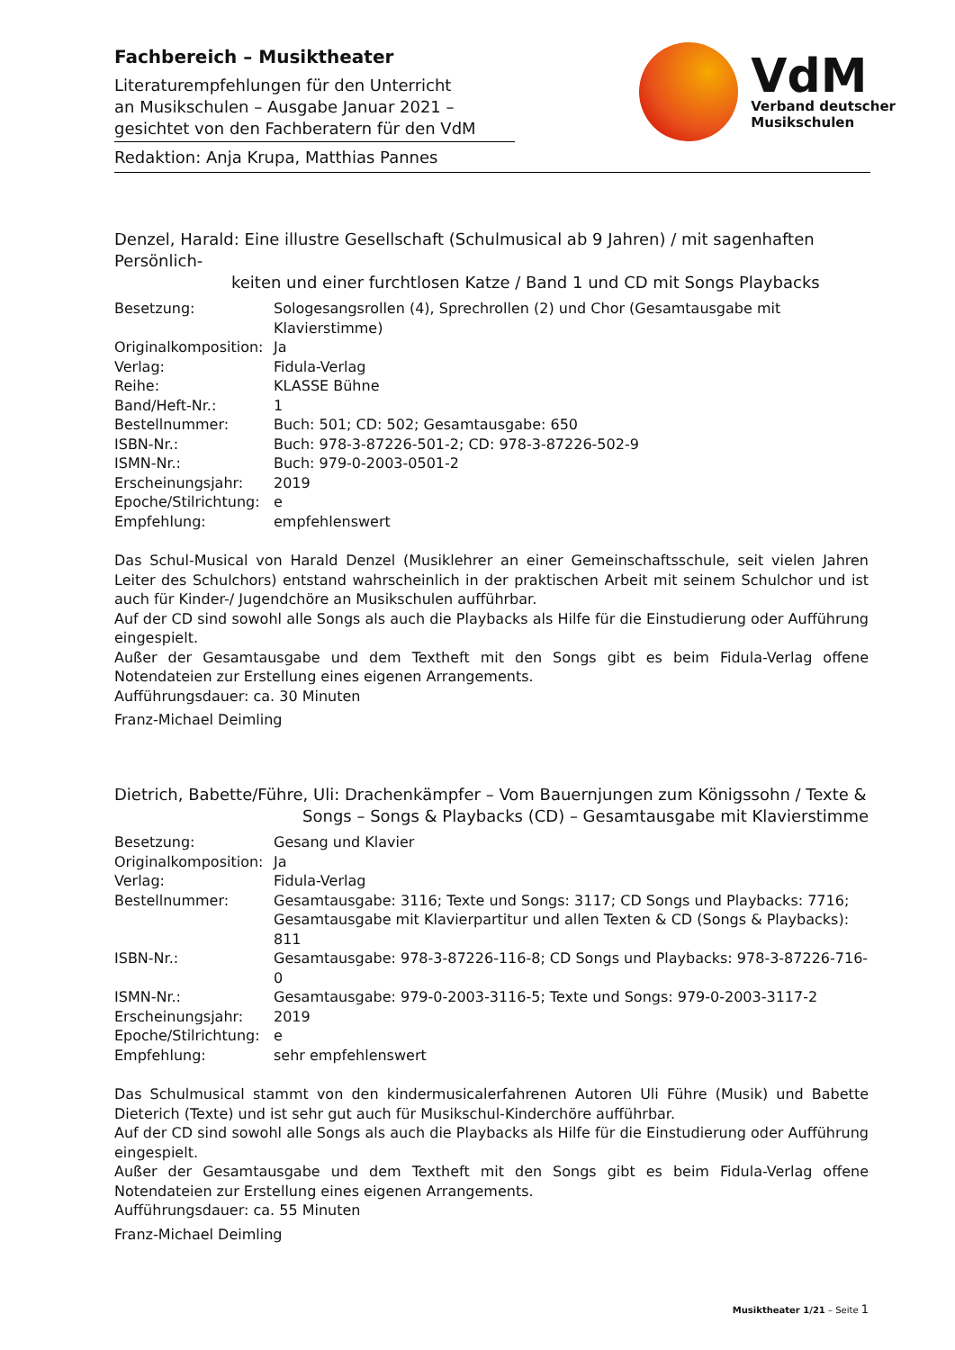Fachbereich – Musiktheater
Literaturempfehlungen für den Unterricht
an Musikschulen – Ausgabe Januar 2021 –
gesichtet von den Fachberatern für den VdM
VdM
Verband deutscher
Musikschulen
Redaktion: Anja Krupa, Matthias Pannes
Denzel, Harald: Eine illustre Gesellschaft (Schulmusical ab 9 Jahren) / mit sagenhaften Persönlich-
keiten und einer furchtlosen Katze / Band 1 und CD mit Songs Playbacks
| Besetzung: | Sologesangsrollen (4), Sprechrollen (2) und Chor (Gesamtausgabe mit Klavierstimme) |
| Originalkomposition: | Ja |
| Verlag: | Fidula-Verlag |
| Reihe: | KLASSE Bühne |
| Band/Heft-Nr.: | 1 |
| Bestellnummer: | Buch: 501; CD: 502; Gesamtausgabe: 650 |
| ISBN-Nr.: | Buch: 978-3-87226-501-2; CD: 978-3-87226-502-9 |
| ISMN-Nr.: | Buch: 979-0-2003-0501-2 |
| Erscheinungsjahr: | 2019 |
| Epoche/Stilrichtung: | e |
| Empfehlung: | empfehlenswert |
Das Schul-Musical von Harald Denzel (Musiklehrer an einer Gemeinschaftsschule, seit vielen Jahren Leiter des Schulchors) entstand wahrscheinlich in der praktischen Arbeit mit seinem Schulchor und ist auch für Kinder-/ Jugendchöre an Musikschulen aufführbar.
Auf der CD sind sowohl alle Songs als auch die Playbacks als Hilfe für die Einstudierung oder Aufführung eingespielt.
Außer der Gesamtausgabe und dem Textheft mit den Songs gibt es beim Fidula-Verlag offene Notendateien zur Erstellung eines eigenen Arrangements.
Aufführungsdauer: ca. 30 Minuten
Franz-Michael Deimling
Dietrich, Babette/Führe, Uli: Drachenkämpfer – Vom Bauernjungen zum Königssohn / Texte &
Songs – Songs & Playbacks (CD) – Gesamtausgabe mit Klavierstimme
| Besetzung: | Gesang und Klavier |
| Originalkomposition: | Ja |
| Verlag: | Fidula-Verlag |
| Bestellnummer: | Gesamtausgabe: 3116; Texte und Songs: 3117; CD Songs und Playbacks: 7716; Gesamtausgabe mit Klavierpartitur und allen Texten & CD (Songs & Playbacks): 811 |
| ISBN-Nr.: | Gesamtausgabe: 978-3-87226-116-8; CD Songs und Playbacks: 978-3-87226-716-0 |
| ISMN-Nr.: | Gesamtausgabe: 979-0-2003-3116-5; Texte und Songs: 979-0-2003-3117-2 |
| Erscheinungsjahr: | 2019 |
| Epoche/Stilrichtung: | e |
| Empfehlung: | sehr empfehlenswert |
Das Schulmusical stammt von den kindermusicalerfahrenen Autoren Uli Führe (Musik) und Babette Dieterich (Texte) und ist sehr gut auch für Musikschul-Kinderchöre aufführbar.
Auf der CD sind sowohl alle Songs als auch die Playbacks als Hilfe für die Einstudierung oder Aufführung eingespielt.
Außer der Gesamtausgabe und dem Textheft mit den Songs gibt es beim Fidula-Verlag offene Notendateien zur Erstellung eines eigenen Arrangements.
Aufführungsdauer: ca. 55 Minuten
Franz-Michael Deimling
Musiktheater 1/21 – Seite 1